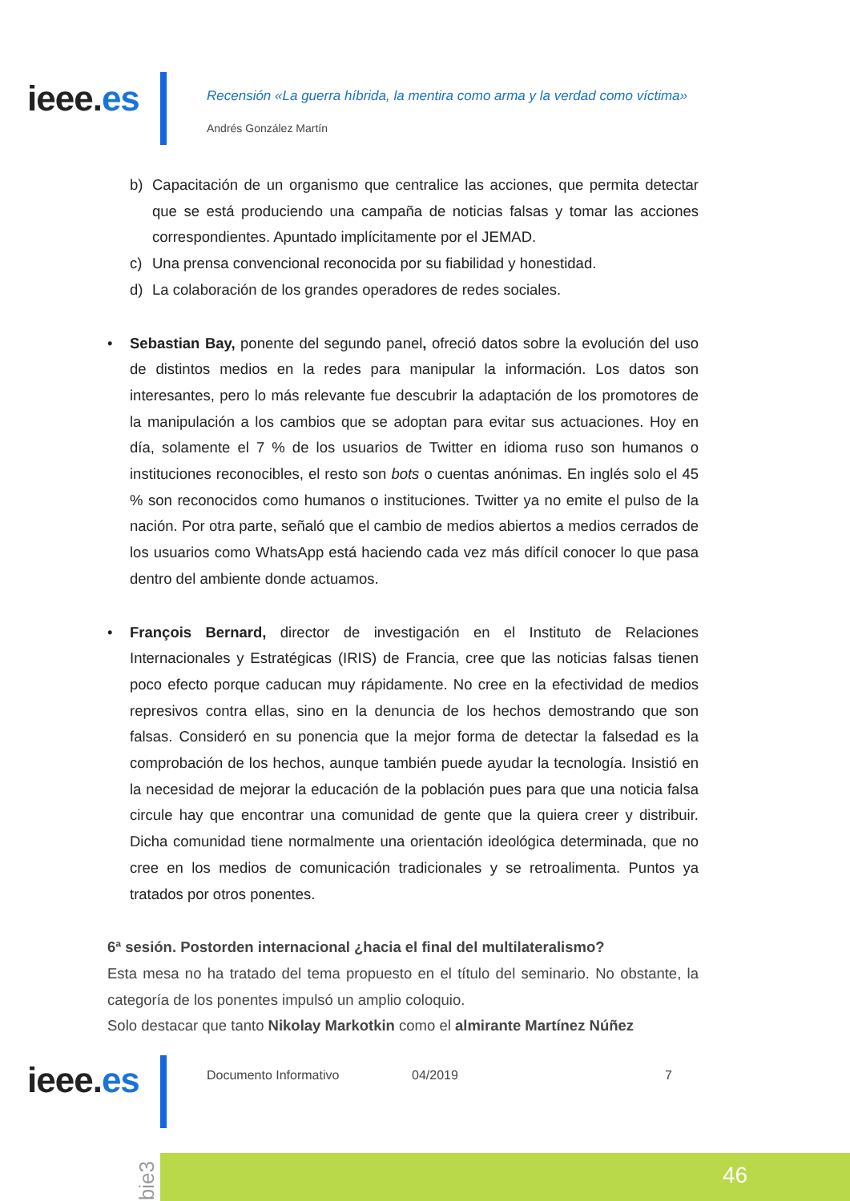ieee.es
Recensión «La guerra híbrida, la mentira como arma y la verdad como víctima»
Andrés González Martín
b) Capacitación de un organismo que centralice las acciones, que permita detectar que se está produciendo una campaña de noticias falsas y tomar las acciones correspondientes. Apuntado implícitamente por el JEMAD.
c) Una prensa convencional reconocida por su fiabilidad y honestidad.
d) La colaboración de los grandes operadores de redes sociales.
• Sebastian Bay, ponente del segundo panel, ofreció datos sobre la evolución del uso de distintos medios en la redes para manipular la información. Los datos son interesantes, pero lo más relevante fue descubrir la adaptación de los promotores de la manipulación a los cambios que se adoptan para evitar sus actuaciones. Hoy en día, solamente el 7 % de los usuarios de Twitter en idioma ruso son humanos o instituciones reconocibles, el resto son bots o cuentas anónimas. En inglés solo el 45 % son reconocidos como humanos o instituciones. Twitter ya no emite el pulso de la nación. Por otra parte, señaló que el cambio de medios abiertos a medios cerrados de los usuarios como WhatsApp está haciendo cada vez más difícil conocer lo que pasa dentro del ambiente donde actuamos.
• François Bernard, director de investigación en el Instituto de Relaciones Internacionales y Estratégicas (IRIS) de Francia, cree que las noticias falsas tienen poco efecto porque caducan muy rápidamente. No cree en la efectividad de medios represivos contra ellas, sino en la denuncia de los hechos demostrando que son falsas. Consideró en su ponencia que la mejor forma de detectar la falsedad es la comprobación de los hechos, aunque también puede ayudar la tecnología. Insistió en la necesidad de mejorar la educación de la población pues para que una noticia falsa circule hay que encontrar una comunidad de gente que la quiera creer y distribuir. Dicha comunidad tiene normalmente una orientación ideológica determinada, que no cree en los medios de comunicación tradicionales y se retroalimenta. Puntos ya tratados por otros ponentes.
6ª sesión. Postorden internacional ¿hacia el final del multilateralismo?
Esta mesa no ha tratado del tema propuesto en el título del seminario. No obstante, la categoría de los ponentes impulsó un amplio coloquio.
Solo destacar que tanto Nikolay Markotkin como el almirante Martínez Núñez
ieee.es Documento Informativo 04/2019 7
bie3
46